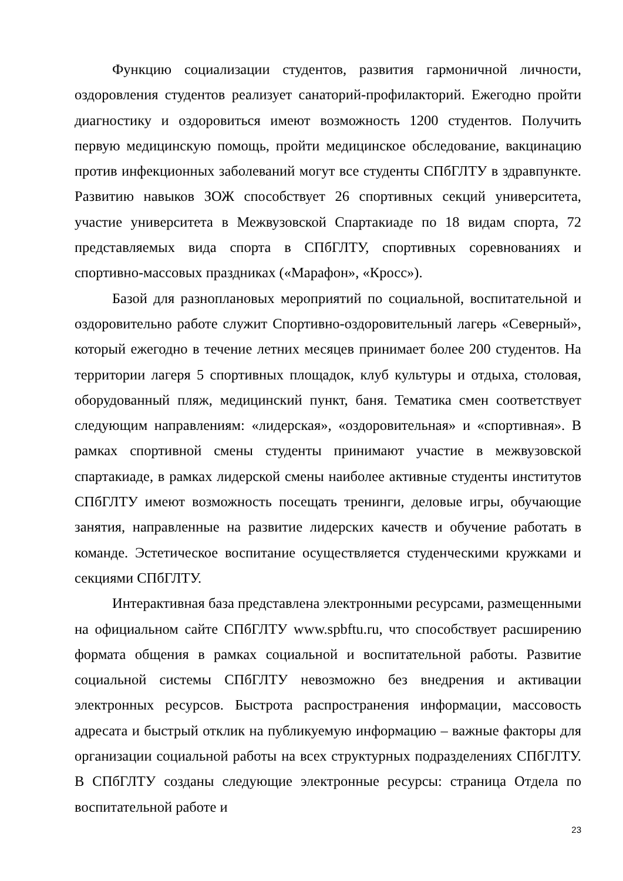Функцию социализации студентов, развития гармоничной личности, оздоровления студентов реализует санаторий-профилакторий. Ежегодно пройти диагностику и оздоровиться имеют возможность 1200 студентов. Получить первую медицинскую помощь, пройти медицинское обследование, вакцинацию против инфекционных заболеваний могут все студенты СПбГЛТУ в здравпункте. Развитию навыков ЗОЖ способствует 26 спортивных секций университета, участие университета в Межвузовской Спартакиаде по 18 видам спорта, 72 представляемых вида спорта в СПбГЛТУ, спортивных соревнованиях и спортивно-массовых праздниках («Марафон», «Кросс»).
Базой для разноплановых мероприятий по социальной, воспитательной и оздоровительно работе служит Спортивно-оздоровительный лагерь «Северный», который ежегодно в течение летних месяцев принимает более 200 студентов. На территории лагеря 5 спортивных площадок, клуб культуры и отдыха, столовая, оборудованный пляж, медицинский пункт, баня. Тематика смен соответствует следующим направлениям: «лидерская», «оздоровительная» и «спортивная». В рамках спортивной смены студенты принимают участие в межвузовской спартакиаде, в рамках лидерской смены наиболее активные студенты институтов СПбГЛТУ имеют возможность посещать тренинги, деловые игры, обучающие занятия, направленные на развитие лидерских качеств и обучение работать в команде. Эстетическое воспитание осуществляется студенческими кружками и секциями СПбГЛТУ.
Интерактивная база представлена электронными ресурсами, размещенными на официальном сайте СПбГЛТУ www.spbftu.ru, что способствует расширению формата общения в рамках социальной и воспитательной работы. Развитие социальной системы СПбГЛТУ невозможно без внедрения и активации электронных ресурсов. Быстрота распространения информации, массовость адресата и быстрый отклик на публикуемую информацию – важные факторы для организации социальной работы на всех структурных подразделениях СПбГЛТУ. В СПбГЛТУ созданы следующие электронные ресурсы: страница Отдела по воспитательной работе и
23